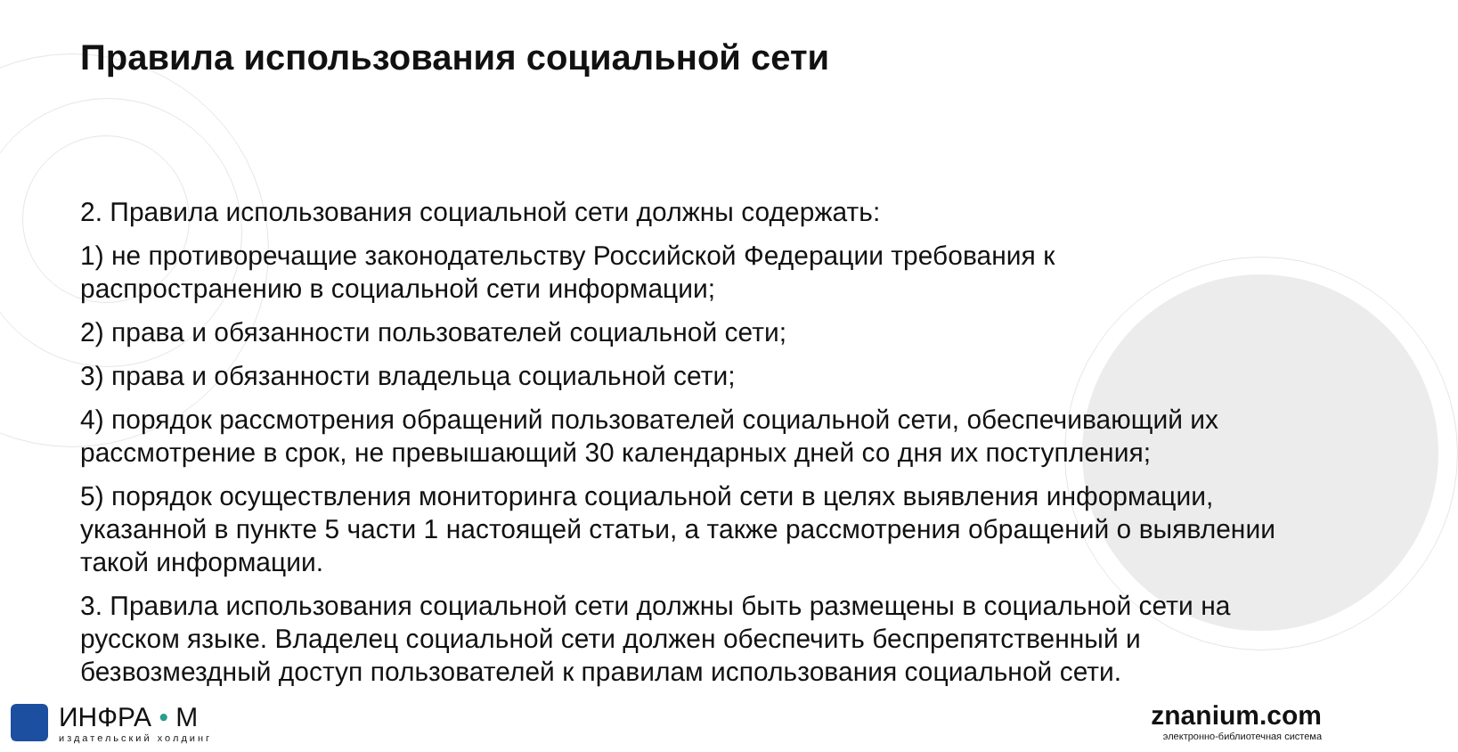Правила использования социальной сети
2. Правила использования социальной сети должны содержать:
1) не противоречащие законодательству Российской Федерации требования к распространению в социальной сети информации;
2) права и обязанности пользователей социальной сети;
3) права и обязанности владельца социальной сети;
4) порядок рассмотрения обращений пользователей социальной сети, обеспечивающий их рассмотрение в срок, не превышающий 30 календарных дней со дня их поступления;
5) порядок осуществления мониторинга социальной сети в целях выявления информации, указанной в пункте 5 части 1 настоящей статьи, а также рассмотрения обращений о выявлении такой информации.
3. Правила использования социальной сети должны быть размещены в социальной сети на русском языке. Владелец социальной сети должен обеспечить беспрепятственный и безвозмездный доступ пользователей к правилам использования социальной сети.
ИНФРА • М
издательский холдинг
znanium.com
электронно-библиотечная система